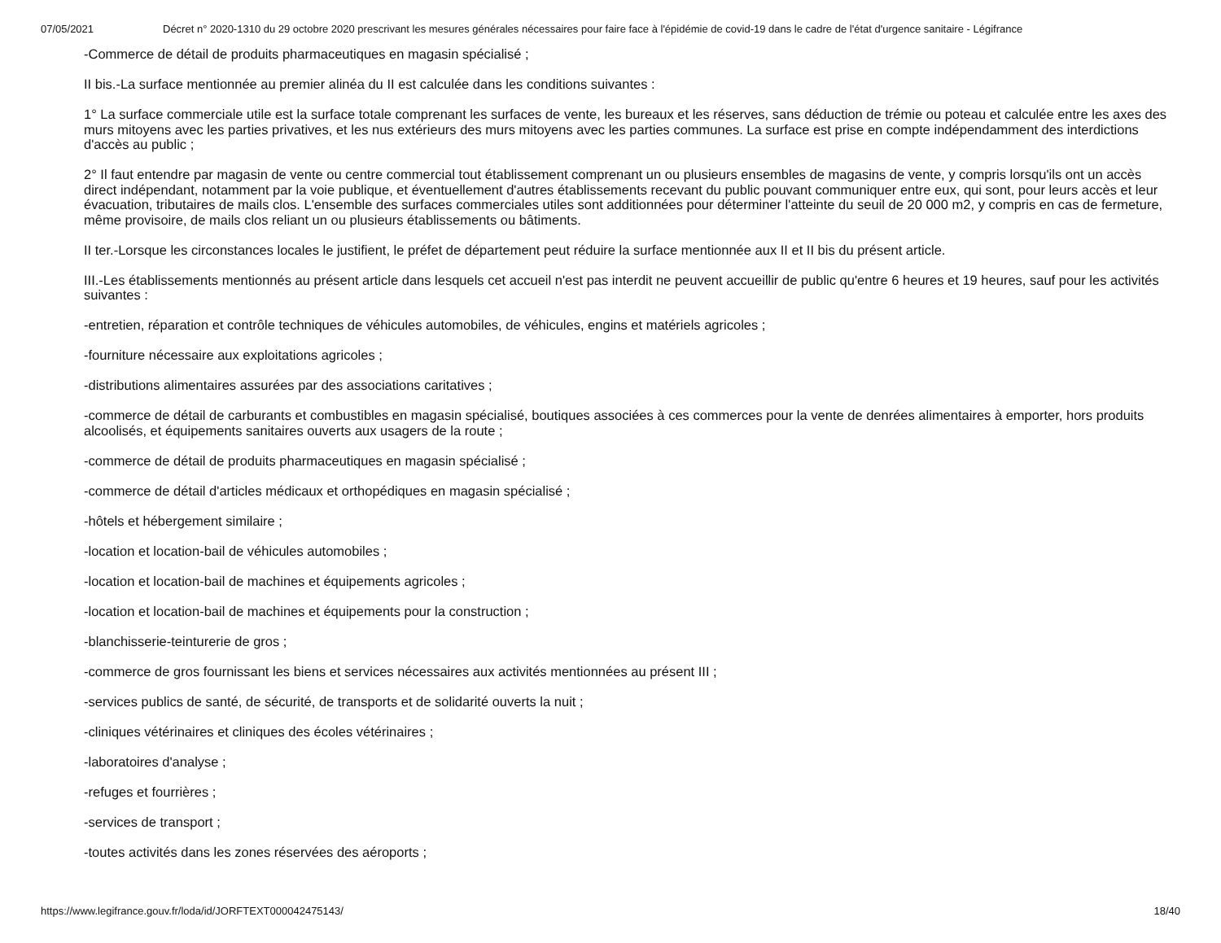07/05/2021 Décret n° 2020-1310 du 29 octobre 2020 prescrivant les mesures générales nécessaires pour faire face à l'épidémie de covid-19 dans le cadre de l'état d'urgence sanitaire - Légifrance
-Commerce de détail de produits pharmaceutiques en magasin spécialisé ;
II bis.-La surface mentionnée au premier alinéa du II est calculée dans les conditions suivantes :
1° La surface commerciale utile est la surface totale comprenant les surfaces de vente, les bureaux et les réserves, sans déduction de trémie ou poteau et calculée entre les axes des murs mitoyens avec les parties privatives, et les nus extérieurs des murs mitoyens avec les parties communes. La surface est prise en compte indépendamment des interdictions d'accès au public ;
2° Il faut entendre par magasin de vente ou centre commercial tout établissement comprenant un ou plusieurs ensembles de magasins de vente, y compris lorsqu'ils ont un accès direct indépendant, notamment par la voie publique, et éventuellement d'autres établissements recevant du public pouvant communiquer entre eux, qui sont, pour leurs accès et leur évacuation, tributaires de mails clos. L'ensemble des surfaces commerciales utiles sont additionnées pour déterminer l'atteinte du seuil de 20 000 m2, y compris en cas de fermeture, même provisoire, de mails clos reliant un ou plusieurs établissements ou bâtiments.
II ter.-Lorsque les circonstances locales le justifient, le préfet de département peut réduire la surface mentionnée aux II et II bis du présent article.
III.-Les établissements mentionnés au présent article dans lesquels cet accueil n'est pas interdit ne peuvent accueillir de public qu'entre 6 heures et 19 heures, sauf pour les activités suivantes :
-entretien, réparation et contrôle techniques de véhicules automobiles, de véhicules, engins et matériels agricoles ;
-fourniture nécessaire aux exploitations agricoles ;
-distributions alimentaires assurées par des associations caritatives ;
-commerce de détail de carburants et combustibles en magasin spécialisé, boutiques associées à ces commerces pour la vente de denrées alimentaires à emporter, hors produits alcoolisés, et équipements sanitaires ouverts aux usagers de la route ;
-commerce de détail de produits pharmaceutiques en magasin spécialisé ;
-commerce de détail d'articles médicaux et orthopédiques en magasin spécialisé ;
-hôtels et hébergement similaire ;
-location et location-bail de véhicules automobiles ;
-location et location-bail de machines et équipements agricoles ;
-location et location-bail de machines et équipements pour la construction ;
-blanchisserie-teinturerie de gros ;
-commerce de gros fournissant les biens et services nécessaires aux activités mentionnées au présent III ;
-services publics de santé, de sécurité, de transports et de solidarité ouverts la nuit ;
-cliniques vétérinaires et cliniques des écoles vétérinaires ;
-laboratoires d'analyse ;
-refuges et fourrières ;
-services de transport ;
-toutes activités dans les zones réservées des aéroports ;
https://www.legifrance.gouv.fr/loda/id/JORFTEXT000042475143/ 18/40